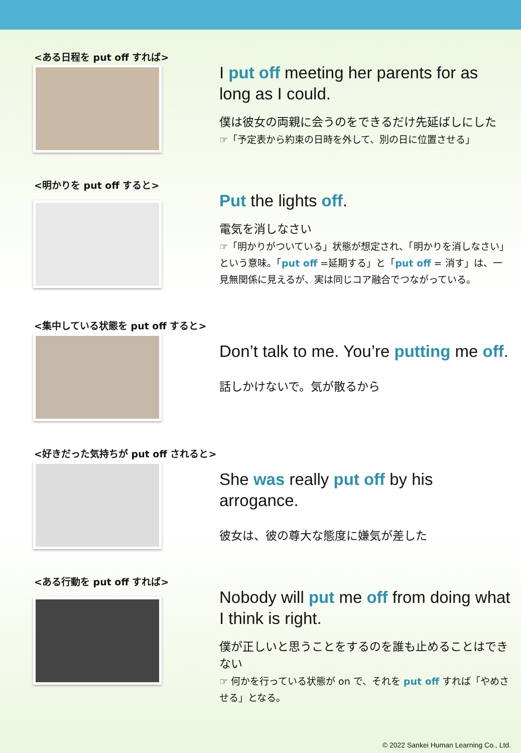<ある日程を put off すれば>
I put off meeting her parents for as long as I could.
僕は彼女の両親に会うのをできるだけ先延ばしにした
☞「予定表から約束の日時を外して、別の日に位置させる」
<明かりを put off すると>
Put the lights off.
電気を消しなさい
☞「明かりがついている」状態が想定され、「明かりを消しなさい」という意味。「put off =延期する」と「put off = 消す」は、一見無関係に見えるが、実は同じコア融合でつながっている。
<集中している状態を put off すると>
Don’t talk to me. You’re putting me off.
話しかけないで。気が散るから
<好きだった気持ちが put off されると>
She was really put off by his arrogance.
彼女は、彼の尊大な態度に嫌気が差した
<ある行動を put off すれば>
Nobody will put me off from doing what I think is right.
僕が正しいと思うことをするのを誰も止めることはできない
☞ 何かを行っている状態が on で、それを put off すれば「やめさせる」となる。
© 2022 Sankei Human Learning Co., Ltd.